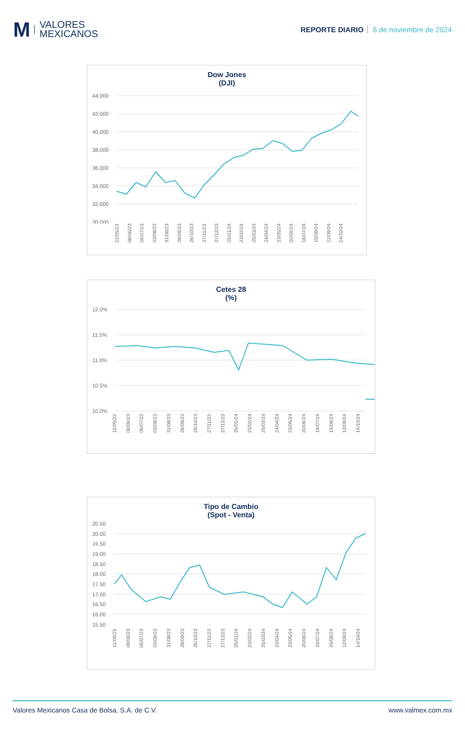M
VALORES
MEXICANOS
REPORTE DIARIO 6 de noviembre de 2024
Dow Jones
(DJI)
44,000
42,000
40,000
38,000
36,000
34,000
32,000
30,000
11/05/23 08/06/23 06/07/23 03/08/23 31/08/23 28/09/23 26/10/23 27/11/23 27/12/23 25/01/24 23/02/24 25/03/24 24/04/24 23/05/24 20/06/24 18/07/24 15/08/24 12/09/24 14/10/24
Cetes 28
(%)
12.0%
11.5%
11.0%
10.5%
10.0%
11/05/23 08/06/23 06/07/23 03/08/23 31/08/23 28/09/23 26/10/23 27/11/23 27/12/23 25/01/24 23/02/24 25/03/24 24/04/24 23/05/24 20/06/24 18/07/24 15/08/24 12/09/24 14/10/24
Tipo de Cambio
(Spot - Venta)
20.50
20.00
19.50
19.00
18.50
18.00
17.50
17.00
16.50
16.00
15.50
11/05/23 08/06/23 06/07/23 03/08/23 31/08/23 28/09/23 26/10/23 27/11/23 27/12/23 25/01/24 23/02/24 25/03/24 24/04/24 23/05/24 20/06/24 18/07/24 15/08/24 12/09/24 14/10/24
Valores Mexicanos Casa de Bolsa, S.A. de C.V. www.valmex.com.mx